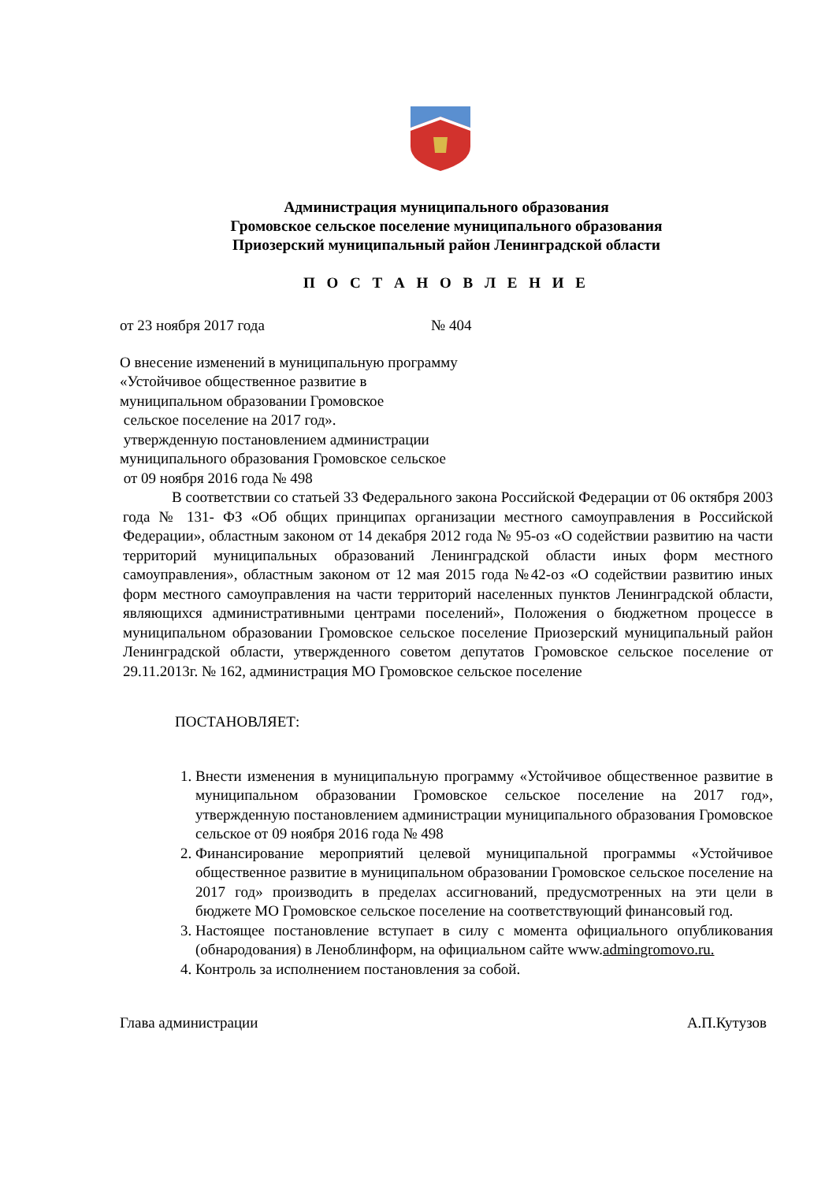Администрация муниципального образования
Громовское сельское поселение муниципального образования
Приозерский муниципальный район Ленинградской области
П О С Т А Н О В Л Е Н И Е
от 23 ноября 2017 года № 404
О внесение изменений в муниципальную программу
«Устойчивое общественное развитие в
муниципальном образовании Громовское
сельское поселение на 2017 год».
утвержденную постановлением администрации
муниципального образования Громовское сельское
от 09 ноября 2016 года № 498
В соответствии со статьей 33 Федерального закона Российской Федерации от 06 октября 2003 года № 131- ФЗ «Об общих принципах организации местного самоуправления в Российской Федерации», областным законом от 14 декабря 2012 года № 95-оз «О содействии развитию на части территорий муниципальных образований Ленинградской области иных форм местного самоуправления», областным законом от 12 мая 2015 года №42-оз «О содействии развитию иных форм местного самоуправления на части территорий населенных пунктов Ленинградской области, являющихся административными центрами поселений», Положения о бюджетном процессе в муниципальном образовании Громовское сельское поселение Приозерский муниципальный район Ленинградской области, утвержденного советом депутатов Громовское сельское поселение от 29.11.2013г. № 162, администрация МО Громовское сельское поселение
ПОСТАНОВЛЯЕТ:
1. Внести изменения в муниципальную программу «Устойчивое общественное развитие в муниципальном образовании Громовское сельское поселение на 2017 год», утвержденную постановлением администрации муниципального образования Громовское сельское от 09 ноября 2016 года № 498
2. Финансирование мероприятий целевой муниципальной программы «Устойчивое общественное развитие в муниципальном образовании Громовское сельское поселение на 2017 год» производить в пределах ассигнований, предусмотренных на эти цели в бюджете МО Громовское сельское поселение на соответствующий финансовый год.
3. Настоящее постановление вступает в силу с момента официального опубликования (обнародования) в Леноблинформ, на официальном сайте www.admingromovo.ru.
4. Контроль за исполнением постановления за собой.
Глава администрации А.П.Кутузов